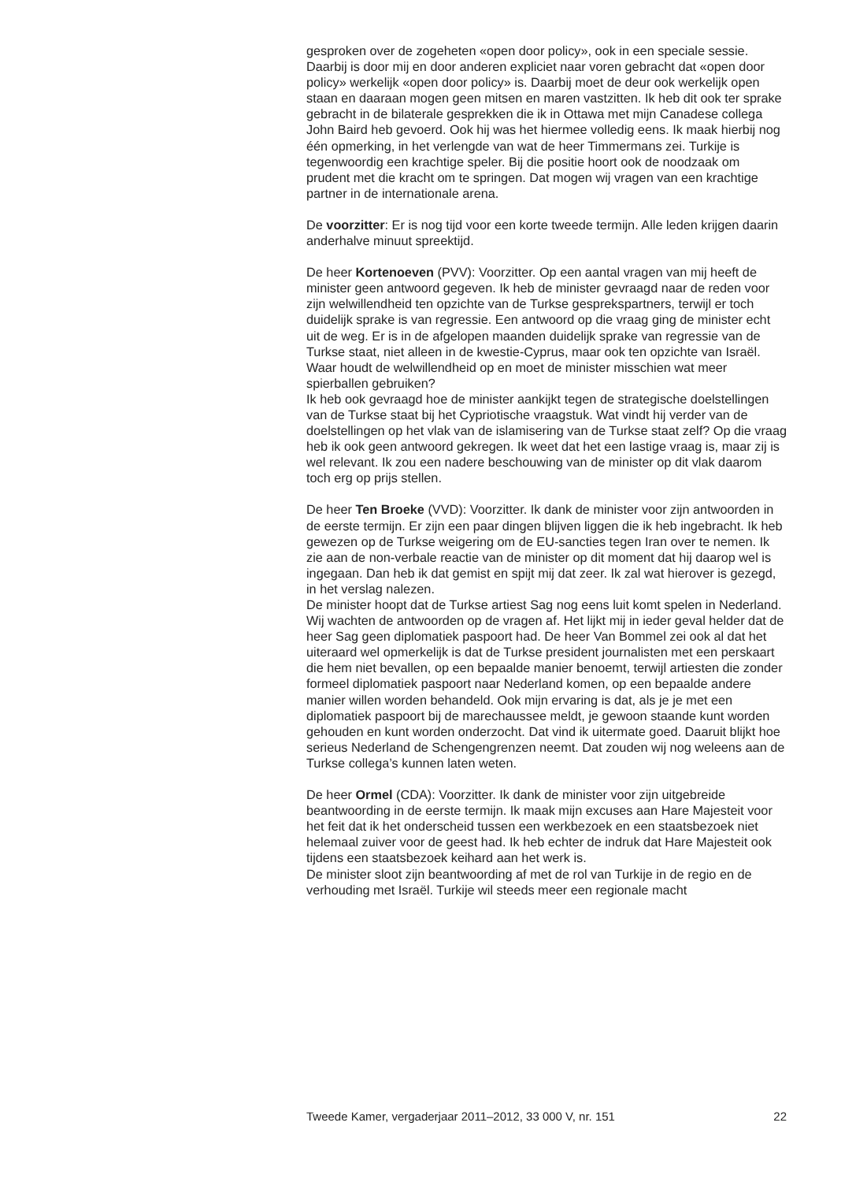gesproken over de zogeheten «open door policy», ook in een speciale sessie. Daarbij is door mij en door anderen expliciet naar voren gebracht dat «open door policy» werkelijk «open door policy» is. Daarbij moet de deur ook werkelijk open staan en daaraan mogen geen mitsen en maren vastzitten. Ik heb dit ook ter sprake gebracht in de bilaterale gesprekken die ik in Ottawa met mijn Canadese collega John Baird heb gevoerd. Ook hij was het hiermee volledig eens. Ik maak hierbij nog één opmerking, in het verlengde van wat de heer Timmermans zei. Turkije is tegenwoordig een krachtige speler. Bij die positie hoort ook de noodzaak om prudent met die kracht om te springen. Dat mogen wij vragen van een krachtige partner in de internationale arena.
De voorzitter: Er is nog tijd voor een korte tweede termijn. Alle leden krijgen daarin anderhalve minuut spreektijd.
De heer Kortenoeven (PVV): Voorzitter. Op een aantal vragen van mij heeft de minister geen antwoord gegeven. Ik heb de minister gevraagd naar de reden voor zijn welwillendheid ten opzichte van de Turkse gesprekspartners, terwijl er toch duidelijk sprake is van regressie. Een antwoord op die vraag ging de minister echt uit de weg. Er is in de afgelopen maanden duidelijk sprake van regressie van de Turkse staat, niet alleen in de kwestie-Cyprus, maar ook ten opzichte van Israël. Waar houdt de welwillendheid op en moet de minister misschien wat meer spierballen gebruiken?
Ik heb ook gevraagd hoe de minister aankijkt tegen de strategische doelstellingen van de Turkse staat bij het Cypriotische vraagstuk. Wat vindt hij verder van de doelstellingen op het vlak van de islamisering van de Turkse staat zelf? Op die vraag heb ik ook geen antwoord gekregen. Ik weet dat het een lastige vraag is, maar zij is wel relevant. Ik zou een nadere beschouwing van de minister op dit vlak daarom toch erg op prijs stellen.
De heer Ten Broeke (VVD): Voorzitter. Ik dank de minister voor zijn antwoorden in de eerste termijn. Er zijn een paar dingen blijven liggen die ik heb ingebracht. Ik heb gewezen op de Turkse weigering om de EU-sancties tegen Iran over te nemen. Ik zie aan de non-verbale reactie van de minister op dit moment dat hij daarop wel is ingegaan. Dan heb ik dat gemist en spijt mij dat zeer. Ik zal wat hierover is gezegd, in het verslag nalezen.
De minister hoopt dat de Turkse artiest Sag nog eens luit komt spelen in Nederland. Wij wachten de antwoorden op de vragen af. Het lijkt mij in ieder geval helder dat de heer Sag geen diplomatiek paspoort had. De heer Van Bommel zei ook al dat het uiteraard wel opmerkelijk is dat de Turkse president journalisten met een perskaart die hem niet bevallen, op een bepaalde manier benoemt, terwijl artiesten die zonder formeel diplomatiek paspoort naar Nederland komen, op een bepaalde andere manier willen worden behandeld. Ook mijn ervaring is dat, als je je met een diplomatiek paspoort bij de marechaussee meldt, je gewoon staande kunt worden gehouden en kunt worden onderzocht. Dat vind ik uitermate goed. Daaruit blijkt hoe serieus Nederland de Schengengrenzen neemt. Dat zouden wij nog weleens aan de Turkse collega’s kunnen laten weten.
De heer Ormel (CDA): Voorzitter. Ik dank de minister voor zijn uitgebreide beantwoording in de eerste termijn. Ik maak mijn excuses aan Hare Majesteit voor het feit dat ik het onderscheid tussen een werkbezoek en een staatsbezoek niet helemaal zuiver voor de geest had. Ik heb echter de indruk dat Hare Majesteit ook tijdens een staatsbezoek keihard aan het werk is.
De minister sloot zijn beantwoording af met de rol van Turkije in de regio en de verhouding met Israël. Turkije wil steeds meer een regionale macht
Tweede Kamer, vergaderjaar 2011–2012, 33 000 V, nr. 151 22